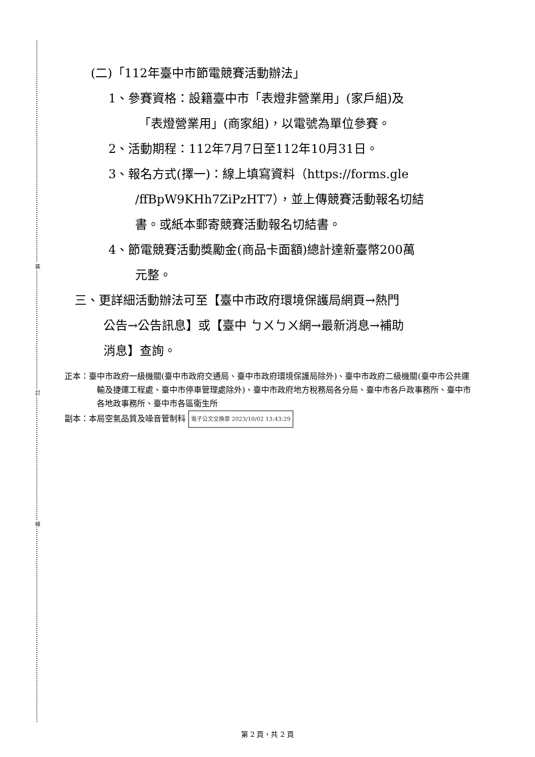裝
訂
線
(二)「112年臺中市節電競賽活動辦法」
1、參賽資格：設籍臺中市「表燈非營業用」(家戶組)及
「表燈營業用」(商家組)，以電號為單位參賽。
2、活動期程：112年7月7日至112年10月31日。
3、報名方式(擇一)：線上填寫資料（https://forms.gle
/ffBpW9KHh7ZiPzHT7），並上傳競賽活動報名切結
書。或紙本郵寄競賽活動報名切結書。
4、節電競賽活動獎勵金(商品卡面額)總計達新臺幣200萬
元整。
三、更詳細活動辦法可至【臺中市政府環境保護局網頁→熱門
公告→公告訊息】或【臺中 ㄅㄨㄅㄨ網→最新消息→補助
消息】查詢。
正本：臺中市政府一級機關(臺中市政府交通局、臺中市政府環境保護局除外)、臺中市政府二級機關(臺中市公共運輸及捷運工程處、臺中市停車管理處除外)、臺中市政府地方稅務局各分局、臺中市各戶政事務所、臺中市各地政事務所、臺中市各區衛生所
副本：本局空氣品質及噪音管制科 電子公文交換章 2023/10/02 13:43:29
第 2 頁，共 2 頁